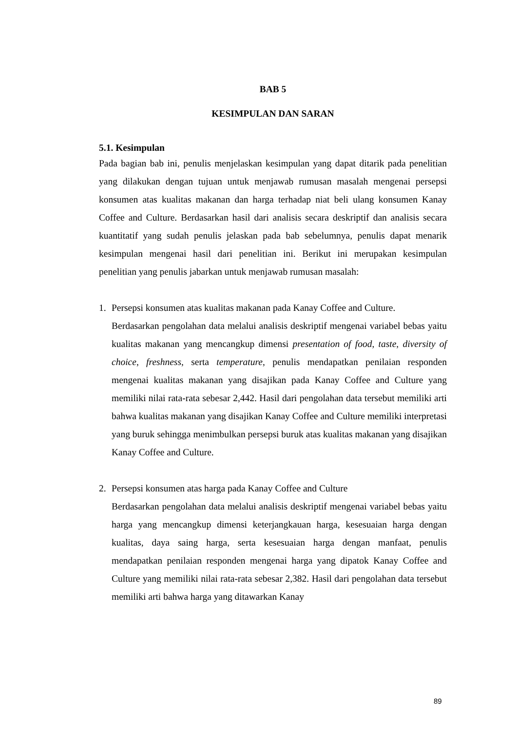BAB 5
KESIMPULAN DAN SARAN
5.1. Kesimpulan
Pada bagian bab ini, penulis menjelaskan kesimpulan yang dapat ditarik pada penelitian yang dilakukan dengan tujuan untuk menjawab rumusan masalah mengenai persepsi konsumen atas kualitas makanan dan harga terhadap niat beli ulang konsumen Kanay Coffee and Culture. Berdasarkan hasil dari analisis secara deskriptif dan analisis secara kuantitatif yang sudah penulis jelaskan pada bab sebelumnya, penulis dapat menarik kesimpulan mengenai hasil dari penelitian ini. Berikut ini merupakan kesimpulan penelitian yang penulis jabarkan untuk menjawab rumusan masalah:
1. Persepsi konsumen atas kualitas makanan pada Kanay Coffee and Culture.
Berdasarkan pengolahan data melalui analisis deskriptif mengenai variabel bebas yaitu kualitas makanan yang mencangkup dimensi presentation of food, taste, diversity of choice, freshness, serta temperature, penulis mendapatkan penilaian responden mengenai kualitas makanan yang disajikan pada Kanay Coffee and Culture yang memiliki nilai rata-rata sebesar 2,442. Hasil dari pengolahan data tersebut memiliki arti bahwa kualitas makanan yang disajikan Kanay Coffee and Culture memiliki interpretasi yang buruk sehingga menimbulkan persepsi buruk atas kualitas makanan yang disajikan Kanay Coffee and Culture.
2. Persepsi konsumen atas harga pada Kanay Coffee and Culture
Berdasarkan pengolahan data melalui analisis deskriptif mengenai variabel bebas yaitu harga yang mencangkup dimensi keterjangkauan harga, kesesuaian harga dengan kualitas, daya saing harga, serta kesesuaian harga dengan manfaat, penulis mendapatkan penilaian responden mengenai harga yang dipatok Kanay Coffee and Culture yang memiliki nilai rata-rata sebesar 2,382. Hasil dari pengolahan data tersebut memiliki arti bahwa harga yang ditawarkan Kanay
89